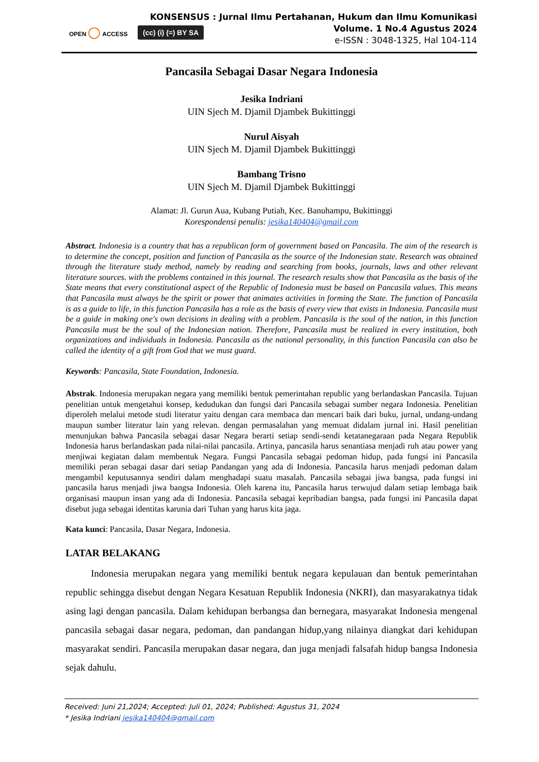OPEN ◯ ACCESS
(cc) (i) (=) BY SA
KONSENSUS : Jurnal Ilmu Pertahanan, Hukum dan Ilmu Komunikasi
Volume. 1 No.4 Agustus 2024
e-ISSN : 3048-1325, Hal 104-114
Pancasila Sebagai Dasar Negara Indonesia
Jesika Indriani
UIN Sjech M. Djamil Djambek Bukittinggi
Nurul Aisyah
UIN Sjech M. Djamil Djambek Bukittinggi
Bambang Trisno
UIN Sjech M. Djamil Djambek Bukittinggi
Alamat: Jl. Gurun Aua, Kubang Putiah, Kec. Banuhampu, Bukittinggi
Korespondensi penulis: jesika140404@gmail.com
Abstract. Indonesia is a country that has a republican form of government based on Pancasila. The aim of the research is to determine the concept, position and function of Pancasila as the source of the Indonesian state. Research was obtained through the literature study method, namely by reading and searching from books, journals, laws and other relevant literature sources. with the problems contained in this journal. The research results show that Pancasila as the basis of the State means that every constitutional aspect of the Republic of Indonesia must be based on Pancasila values. This means that Pancasila must always be the spirit or power that animates activities in forming the State. The function of Pancasila is as a guide to life, in this function Pancasila has a role as the basis of every view that exists in Indonesia. Pancasila must be a guide in making one's own decisions in dealing with a problem. Pancasila is the soul of the nation, in this function Pancasila must be the soul of the Indonesian nation. Therefore, Pancasila must be realized in every institution, both organizations and individuals in Indonesia. Pancasila as the national personality, in this function Pancasila can also be called the identity of a gift from God that we must guard.
Keywords: Pancasila, State Foundation, Indonesia.
Abstrak. Indonesia merupakan negara yang memiliki bentuk pemerintahan republic yang berlandaskan Pancasila. Tujuan penelitian untuk mengetahui konsep, kedudukan dan fungsi dari Pancasila sebagai sumber negara Indonesia. Penelitian diperoleh melalui metode studi literatur yaitu dengan cara membaca dan mencari baik dari buku, jurnal, undang-undang maupun sumber literatur lain yang relevan. dengan permasalahan yang memuat didalam jurnal ini. Hasil penelitian menunjukan bahwa Pancasila sebagai dasar Negara berarti setiap sendi-sendi ketatanegaraan pada Negara Republik Indonesia harus berlandaskan pada nilai-nilai pancasila. Artinya, pancasila harus senantiasa menjadi ruh atau power yang menjiwai kegiatan dalam membentuk Negara. Fungsi Pancasila sebagai pedoman hidup, pada fungsi ini Pancasila memiliki peran sebagai dasar dari setiap Pandangan yang ada di Indonesia. Pancasila harus menjadi pedoman dalam mengambil keputusannya sendiri dalam menghadapi suatu masalah. Pancasila sebagai jiwa bangsa, pada fungsi ini pancasila harus menjadi jiwa bangsa Indonesia. Oleh karena itu, Pancasila harus terwujud dalam setiap lembaga baik organisasi maupun insan yang ada di Indonesia. Pancasila sebagai kepribadian bangsa, pada fungsi ini Pancasila dapat disebut juga sebagai identitas karunia dari Tuhan yang harus kita jaga.
Kata kunci: Pancasila, Dasar Negara, Indonesia.
LATAR BELAKANG
Indonesia merupakan negara yang memiliki bentuk negara kepulauan dan bentuk pemerintahan republic sehingga disebut dengan Negara Kesatuan Republik Indonesia (NKRI), dan masyarakatnya tidak asing lagi dengan pancasila. Dalam kehidupan berbangsa dan bernegara, masyarakat Indonesia mengenal pancasila sebagai dasar negara, pedoman, dan pandangan hidup,yang nilainya diangkat dari kehidupan masyarakat sendiri. Pancasila merupakan dasar negara, dan juga menjadi falsafah hidup bangsa Indonesia sejak dahulu.
Received: Juni 21,2024; Accepted: Juli 01, 2024; Published: Agustus 31, 2024
* Jesika Indriani jesika140404@gmail.com